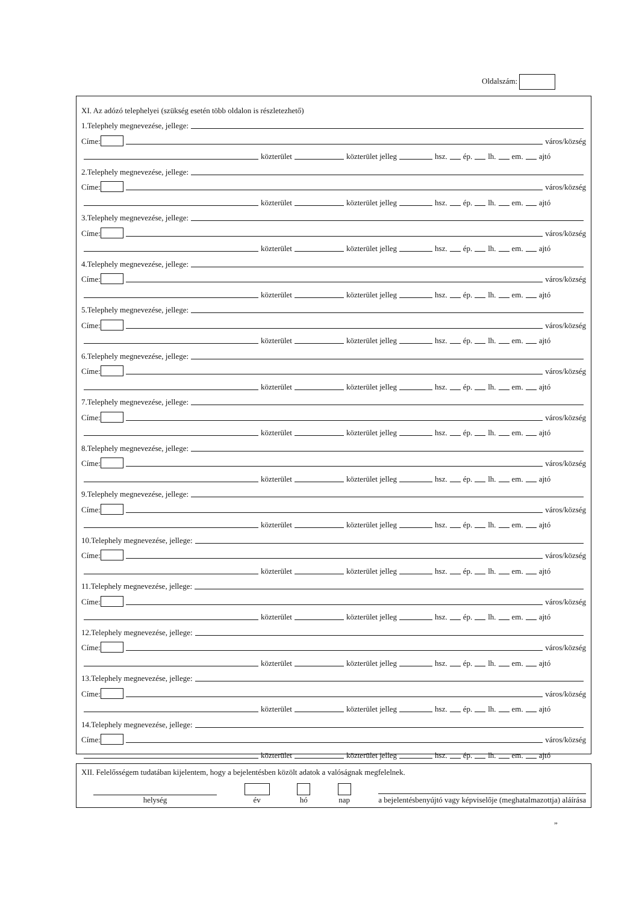Oldalszám:
XI. Az adózó telephelyei (szükség esetén több oldalon is részletezhető)
1.Telephely megnevezése, jellege:
Címe: város/község
közterület közterület jelleg hsz. ép. lh. em. ajtó
2.Telephely megnevezése, jellege:
Címe: város/község
közterület közterület jelleg hsz. ép. lh. em. ajtó
3.Telephely megnevezése, jellege:
Címe: város/község
közterület közterület jelleg hsz. ép. lh. em. ajtó
4.Telephely megnevezése, jellege:
Címe: város/község
közterület közterület jelleg hsz. ép. lh. em. ajtó
5.Telephely megnevezése, jellege:
Címe: város/község
közterület közterület jelleg hsz. ép. lh. em. ajtó
6.Telephely megnevezése, jellege:
Címe: város/község
közterület közterület jelleg hsz. ép. lh. em. ajtó
7.Telephely megnevezése, jellege:
Címe: város/község
közterület közterület jelleg hsz. ép. lh. em. ajtó
8.Telephely megnevezése, jellege:
Címe: város/község
közterület közterület jelleg hsz. ép. lh. em. ajtó
9.Telephely megnevezése, jellege:
Címe: város/község
közterület közterület jelleg hsz. ép. lh. em. ajtó
10.Telephely megnevezése, jellege:
Címe: város/község
közterület közterület jelleg hsz. ép. lh. em. ajtó
11.Telephely megnevezése, jellege:
Címe: város/község
közterület közterület jelleg hsz. ép. lh. em. ajtó
12.Telephely megnevezése, jellege:
Címe: város/község
közterület közterület jelleg hsz. ép. lh. em. ajtó
13.Telephely megnevezése, jellege:
Címe: város/község
közterület közterület jelleg hsz. ép. lh. em. ajtó
14.Telephely megnevezése, jellege:
Címe: város/község
közterület közterület jelleg hsz. ép. lh. em. ajtó
XII. Felelősségem tudatában kijelentem, hogy a bejelentésben közölt adatok a valóságnak megfelelnek.
helység
év
hó
nap
a bejelentésbenyújtó vagy képviselője (meghatalmazottja) aláírása
”